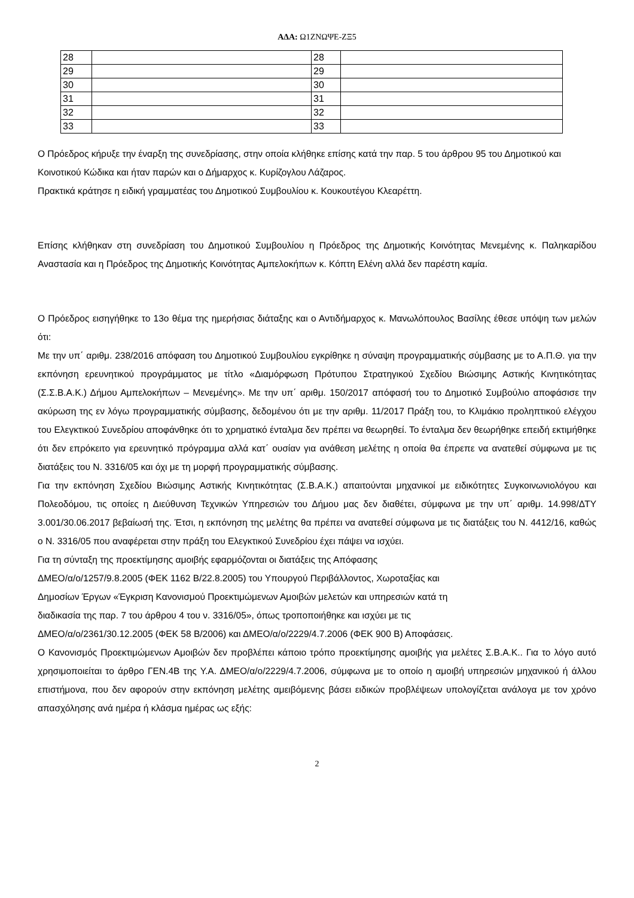ΑΔΑ: Ω1ΖΝΩΨΕ-ΖΞ5
| 28 | | 28 | |
| 29 | | 29 | |
| 30 | | 30 | |
| 31 | | 31 | |
| 32 | | 32 | |
| 33 | | 33 | |
Ο Πρόεδρος κήρυξε την έναρξη της συνεδρίασης, στην οποία κλήθηκε επίσης κατά την παρ. 5 του άρθρου 95 του Δημοτικού και Κοινοτικού Κώδικα και ήταν παρών και ο Δήμαρχος κ. Κυρίζογλου Λάζαρος.
Πρακτικά κράτησε η ειδική γραμματέας του Δημοτικού Συμβουλίου κ. Κουκουτέγου Κλεαρέττη.
Επίσης κλήθηκαν στη συνεδρίαση του Δημοτικού Συμβουλίου η Πρόεδρος της Δημοτικής Κοινότητας Μενεμένης κ. Παληκαρίδου Αναστασία και η Πρόεδρος της Δημοτικής Κοινότητας Αμπελοκήπων κ. Κόπτη Ελένη αλλά δεν παρέστη καμία.
Ο Πρόεδρος εισηγήθηκε το 13ο θέμα της ημερήσιας διάταξης και ο Αντιδήμαρχος κ. Μανωλόπουλος Βασίλης έθεσε υπόψη των μελών ότι:
Με την υπ΄ αριθμ. 238/2016 απόφαση του Δημοτικού Συμβουλίου εγκρίθηκε η σύναψη προγραμματικής σύμβασης με το Α.Π.Θ. για την εκπόνηση ερευνητικού προγράμματος με τίτλο «Διαμόρφωση Πρότυπου Στρατηγικού Σχεδίου Βιώσιμης Αστικής Κινητικότητας (Σ.Σ.Β.Α.Κ.) Δήμου Αμπελοκήπων – Μενεμένης». Με την υπ΄ αριθμ. 150/2017 απόφασή του το Δημοτικό Συμβούλιο αποφάσισε την ακύρωση της εν λόγω προγραμματικής σύμβασης, δεδομένου ότι με την αριθμ. 11/2017 Πράξη του, το Κλιμάκιο προληπτικού ελέγχου του Ελεγκτικού Συνεδρίου αποφάνθηκε ότι το χρηματικό ένταλμα δεν πρέπει να θεωρηθεί. Το ένταλμα δεν θεωρήθηκε επειδή εκτιμήθηκε ότι δεν επρόκειτο για ερευνητικό πρόγραμμα αλλά κατ΄ ουσίαν για ανάθεση μελέτης η οποία θα έπρεπε να ανατεθεί σύμφωνα με τις διατάξεις του Ν. 3316/05 και όχι με τη μορφή προγραμματικής σύμβασης.
Για την εκπόνηση Σχεδίου Βιώσιμης Αστικής Κινητικότητας (Σ.Β.Α.Κ.) απαιτούνται μηχανικοί με ειδικότητες Συγκοινωνιολόγου και Πολεοδόμου, τις οποίες η Διεύθυνση Τεχνικών Υπηρεσιών του Δήμου μας δεν διαθέτει, σύμφωνα με την υπ΄ αριθμ. 14.998/ΔΤΥ 3.001/30.06.2017 βεβαίωσή της. Έτσι, η εκπόνηση της μελέτης θα πρέπει να ανατεθεί σύμφωνα με τις διατάξεις του Ν. 4412/16, καθώς ο Ν. 3316/05 που αναφέρεται στην πράξη του Ελεγκτικού Συνεδρίου έχει πάψει να ισχύει.
Για τη σύνταξη της προεκτίμησης αμοιβής εφαρμόζονται οι διατάξεις της Απόφασης
ΔΜΕΟ/α/ο/1257/9.8.2005 (ΦΕΚ 1162 Β/22.8.2005) του Υπουργού Περιβάλλοντος, Χωροταξίας και
Δημοσίων Έργων «Έγκριση Κανονισμού Προεκτιμώμενων Αμοιβών μελετών και υπηρεσιών κατά τη
διαδικασία της παρ. 7 του άρθρου 4 του ν. 3316/05», όπως τροποποιήθηκε και ισχύει με τις
ΔΜΕΟ/α/ο/2361/30.12.2005 (ΦΕΚ 58 Β/2006) και ΔΜΕΟ/α/ο/2229/4.7.2006 (ΦΕΚ 900 Β) Αποφάσεις.
Ο Κανονισμός Προεκτιμώμενων Αμοιβών δεν προβλέπει κάποιο τρόπο προεκτίμησης αμοιβής για μελέτες Σ.Β.Α.Κ.. Για το λόγο αυτό χρησιμοποιείται το άρθρο ΓΕΝ.4Β της Υ.Α. ΔΜΕΟ/α/ο/2229/4.7.2006, σύμφωνα με το οποίο η αμοιβή υπηρεσιών μηχανικού ή άλλου επιστήμονα, που δεν αφορούν στην εκπόνηση μελέτης αμειβόμενης βάσει ειδικών προβλέψεων υπολογίζεται ανάλογα με τον χρόνο απασχόλησης ανά ημέρα ή κλάσμα ημέρας ως εξής:
2